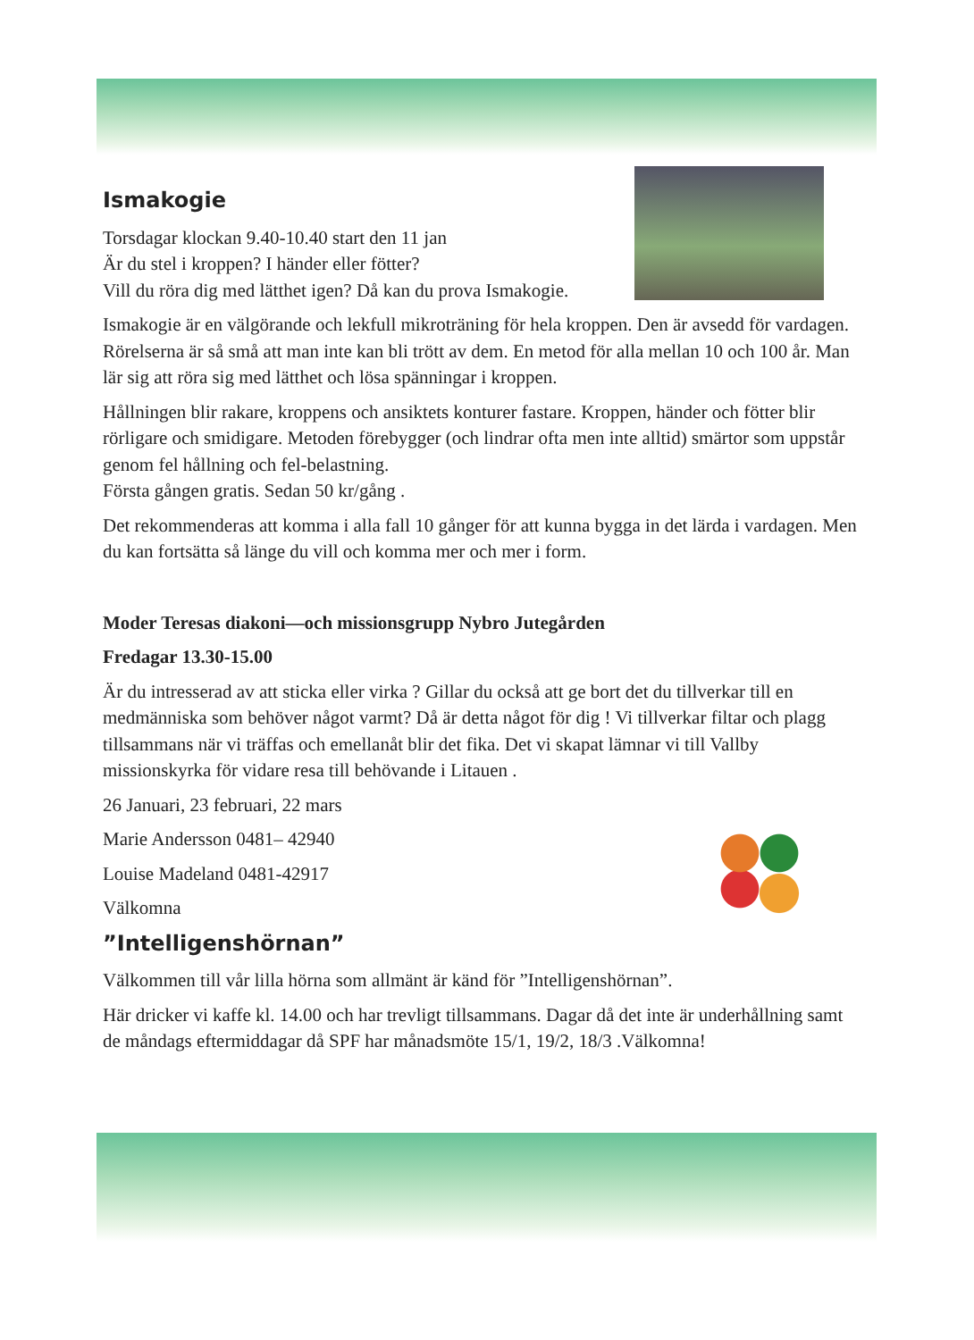Ismakogie
Torsdagar klockan 9.40-10.40 start den 11 jan
Är du stel i kroppen? I händer eller fötter?
Vill du röra dig med lätthet igen? Då kan du prova Ismakogie.
Ismakogie är en välgörande och lekfull mikroträning för hela kroppen. Den är avsedd för vardagen. Rörelserna är så små att man inte kan bli trött av dem. En metod för alla mellan 10 och 100 år. Man lär sig att röra sig med lätthet och lösa spänningar i kroppen.
Hållningen blir rakare, kroppens och ansiktets konturer fastare. Kroppen, händer och fötter blir rörligare och smidigare. Metoden förebygger (och lindrar ofta men inte alltid) smärtor som uppstår genom fel hållning och fel-belastning.
Första gången gratis. Sedan 50 kr/gång .
Det rekommenderas att komma i alla fall 10 gånger för att kunna bygga in det lärda i vardagen. Men du kan fortsätta så länge du vill och komma mer och mer i form.
Moder Teresas diakoni—och missionsgrupp Nybro Jutegården
Fredagar 13.30-15.00
Är du intresserad av att sticka eller virka ? Gillar du också att ge bort det du tillverkar till en medmänniska som behöver något varmt? Då är detta något för dig ! Vi tillverkar filtar och plagg tillsammans när vi träffas och emellanåt blir det fika. Det vi skapat lämnar vi till Vallby missionskyrka för vidare resa till behövande i Litauen .
26 Januari, 23 februari, 22 mars
Marie Andersson 0481– 42940
Louise Madeland 0481-42917
Välkomna
”Intelligenshörnan”
Välkommen till vår lilla hörna som allmänt är känd för ”Intelligenshörnan”.
Här dricker vi kaffe kl. 14.00 och har trevligt tillsammans. Dagar då det inte är underhållning samt de måndags eftermiddagar då SPF har månadsmöte 15/1, 19/2, 18/3 .Välkomna!